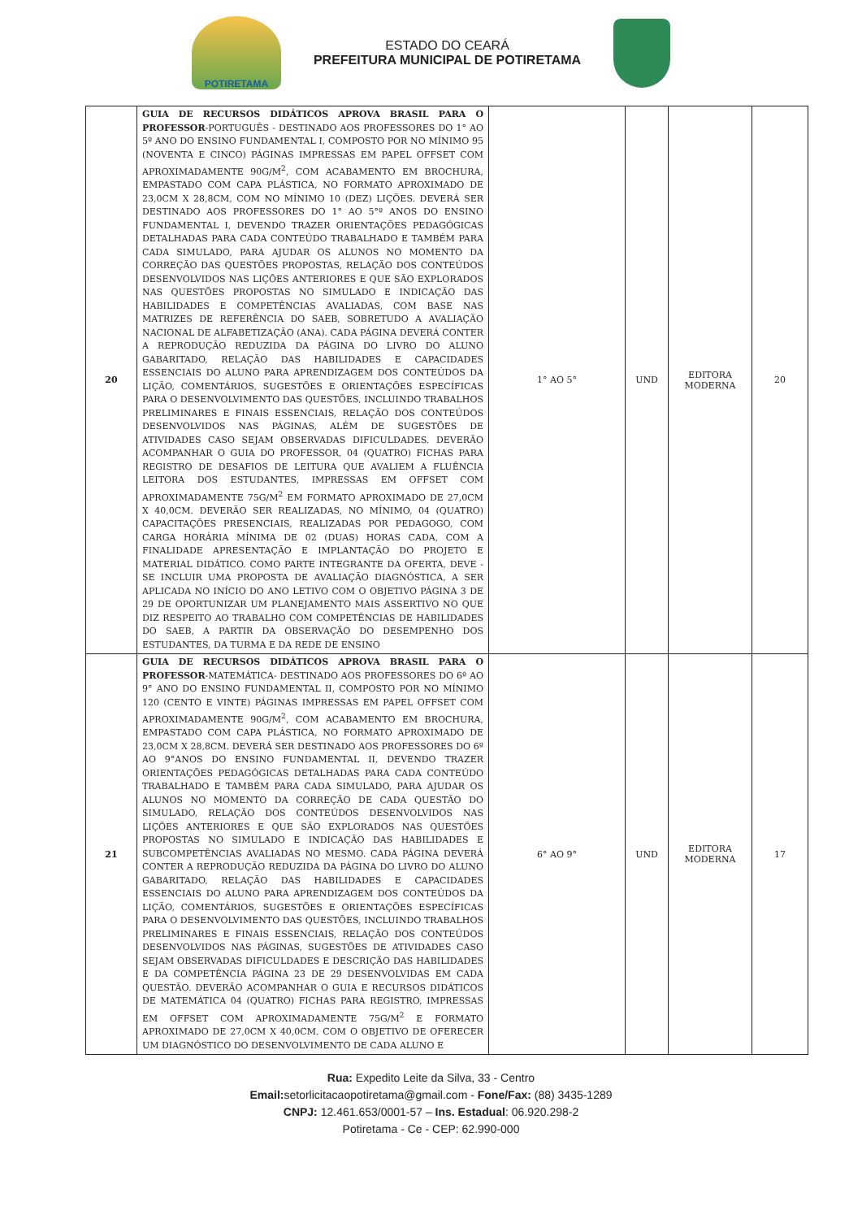POTIRETAMA
ESTADO DO CEARÁ
PREFEITURA MUNICIPAL DE POTIRETAMA
| 20 | GUIA DE RECURSOS DIDÁTICOS APROVA BRASIL PARA O PROFESSOR -PORTUGUÊS - DESTINADO AOS PROFESSORES DO 1° AO 5º ANO DO ENSINO FUNDAMENTAL I, COMPOSTO POR NO MÍNIMO 95 (NOVENTA E CINCO) PÁGINAS IMPRESSAS EM PAPEL OFFSET COM APROXIMADAMENTE 90G/M<sup>2</sup>, COM ACABAMENTO EM BROCHURA, EMPASTADO COM CAPA PLÁSTICA, NO FORMATO APROXIMADO DE 23,0CM X 28,8CM, COM NO MÍNIMO 10 (DEZ) LIÇÕES. DEVERÁ SER DESTINADO AOS PROFESSORES DO 1° AO 5°º ANOS DO ENSINO FUNDAMENTAL I, DEVENDO TRAZER ORIENTAÇÕES PEDAGÓGICAS DETALHADAS PARA CADA CONTEÚDO TRABALHADO E TAMBÉM PARA CADA SIMULADO, PARA AJUDAR OS ALUNOS NO MOMENTO DA CORREÇÃO DAS QUESTÕES PROPOSTAS, RELAÇÃO DOS CONTEÚDOS DESENVOLVIDOS NAS LIÇÕES ANTERIORES E QUE SÃO EXPLORADOS NAS QUESTÕES PROPOSTAS NO SIMULADO E INDICAÇÃO DAS HABILIDADES E COMPETÊNCIAS AVALIADAS, COM BASE NAS MATRIZES DE REFERÊNCIA DO SAEB, SOBRETUDO A AVALIAÇÃO NACIONAL DE ALFABETIZAÇÃO (ANA). CADA PÁGINA DEVERÁ CONTER A REPRODUÇÃO REDUZIDA DA PÁGINA DO LIVRO DO ALUNO GABARITADO, RELAÇÃO DAS HABILIDADES E CAPACIDADES ESSENCIAIS DO ALUNO PARA APRENDIZAGEM DOS CONTEÚDOS DA LIÇÃO, COMENTÁRIOS, SUGESTÕES E ORIENTAÇÕES ESPECÍFICAS PARA O DESENVOLVIMENTO DAS QUESTÕES, INCLUINDO TRABALHOS PRELIMINARES E FINAIS ESSENCIAIS, RELAÇÃO DOS CONTEÚDOS DESENVOLVIDOS NAS PÁGINAS, ALÉM DE SUGESTÕES DE ATIVIDADES CASO SEJAM OBSERVADAS DIFICULDADES. DEVERÃO ACOMPANHAR O GUIA DO PROFESSOR, 04 (QUATRO) FICHAS PARA REGISTRO DE DESAFIOS DE LEITURA QUE AVALIEM A FLUÊNCIA LEITORA DOS ESTUDANTES, IMPRESSAS EM OFFSET COM APROXIMADAMENTE 75G/M<sup>2</sup> EM FORMATO APROXIMADO DE 27,0CM X 40,0CM. DEVERÃO SER REALIZADAS, NO MÍNIMO, 04 (QUATRO) CAPACITAÇÕES PRESENCIAIS, REALIZADAS POR PEDAGOGO, COM CARGA HORÁRIA MÍNIMA DE 02 (DUAS) HORAS CADA, COM A FINALIDADE APRESENTAÇÃO E IMPLANTAÇÃO DO PROJETO E MATERIAL DIDÁTICO. COMO PARTE INTEGRANTE DA OFERTA, DEVE -SE INCLUIR UMA PROPOSTA DE AVALIAÇÃO DIAGNÓSTICA, A SER APLICADA NO INÍCIO DO ANO LETIVO COM O OBJETIVO PÁGINA 3 DE 29 DE OPORTUNIZAR UM PLANEJAMENTO MAIS ASSERTIVO NO QUE DIZ RESPEITO AO TRABALHO COM COMPETÊNCIAS DE HABILIDADES DO SAEB, A PARTIR DA OBSERVAÇÃO DO DESEMPENHO DOS ESTUDANTES, DA TURMA E DA REDE DE ENSINO | 1° AO 5° | UND | EDITORA MODERNA | 20 |
| 21 | GUIA DE RECURSOS DIDÁTICOS APROVA BRASIL PARA O PROFESSOR -MATEMÁTICA- DESTINADO AOS PROFESSORES DO 6º AO 9° ANO DO ENSINO FUNDAMENTAL II, COMPOSTO POR NO MÍNIMO 120 (CENTO E VINTE) PÁGINAS IMPRESSAS EM PAPEL OFFSET COM APROXIMADAMENTE 90G/M<sup>2</sup>, COM ACABAMENTO EM BROCHURA, EMPASTADO COM CAPA PLÁSTICA, NO FORMATO APROXIMADO DE 23,0CM X 28,8CM. DEVERÁ SER DESTINADO AOS PROFESSORES DO 6º AO 9°ANOS DO ENSINO FUNDAMENTAL II, DEVENDO TRAZER ORIENTAÇÕES PEDAGÓGICAS DETALHADAS PARA CADA CONTEÚDO TRABALHADO E TAMBÉM PARA CADA SIMULADO, PARA AJUDAR OS ALUNOS NO MOMENTO DA CORREÇÃO DE CADA QUESTÃO DO SIMULADO, RELAÇÃO DOS CONTEÚDOS DESENVOLVIDOS NAS LIÇÕES ANTERIORES E QUE SÃO EXPLORADOS NAS QUESTÕES PROPOSTAS NO SIMULADO E INDICAÇÃO DAS HABILIDADES E SUBCOMPETÊNCIAS AVALIADAS NO MESMO. CADA PÁGINA DEVERÁ CONTER A REPRODUÇÃO REDUZIDA DA PÁGINA DO LIVRO DO ALUNO GABARITADO, RELAÇÃO DAS HABILIDADES E CAPACIDADES ESSENCIAIS DO ALUNO PARA APRENDIZAGEM DOS CONTEÚDOS DA LIÇÃO, COMENTÁRIOS, SUGESTÕES E ORIENTAÇÕES ESPECÍFICAS PARA O DESENVOLVIMENTO DAS QUESTÕES, INCLUINDO TRABALHOS PRELIMINARES E FINAIS ESSENCIAIS, RELAÇÃO DOS CONTEÚDOS DESENVOLVIDOS NAS PÁGINAS, SUGESTÕES DE ATIVIDADES CASO SEJAM OBSERVADAS DIFICULDADES E DESCRIÇÃO DAS HABILIDADES E DA COMPETÊNCIA PÁGINA 23 DE 29 DESENVOLVIDAS EM CADA QUESTÃO. DEVERÃO ACOMPANHAR O GUIA E RECURSOS DIDÁTICOS DE MATEMÁTICA 04 (QUATRO) FICHAS PARA REGISTRO, IMPRESSAS EM OFFSET COM APROXIMADAMENTE 75G/M<sup>2</sup> E FORMATO APROXIMADO DE 27,0CM X 40,0CM. COM O OBJETIVO DE OFERECER UM DIAGNÓSTICO DO DESENVOLVIMENTO DE CADA ALUNO E | 6° AO 9° | UND | EDITORA MODERNA | 17 |
Rua: Expedito Leite da Silva, 33 - Centro
Email: setorlicitacaopotiretama@gmail.com - Fone/Fax: (88) 3435-1289
CNPJ: 12.461.653/0001-57 – Ins. Estadual: 06.920.298-2
Potiretama - Ce - CEP: 62.990-000